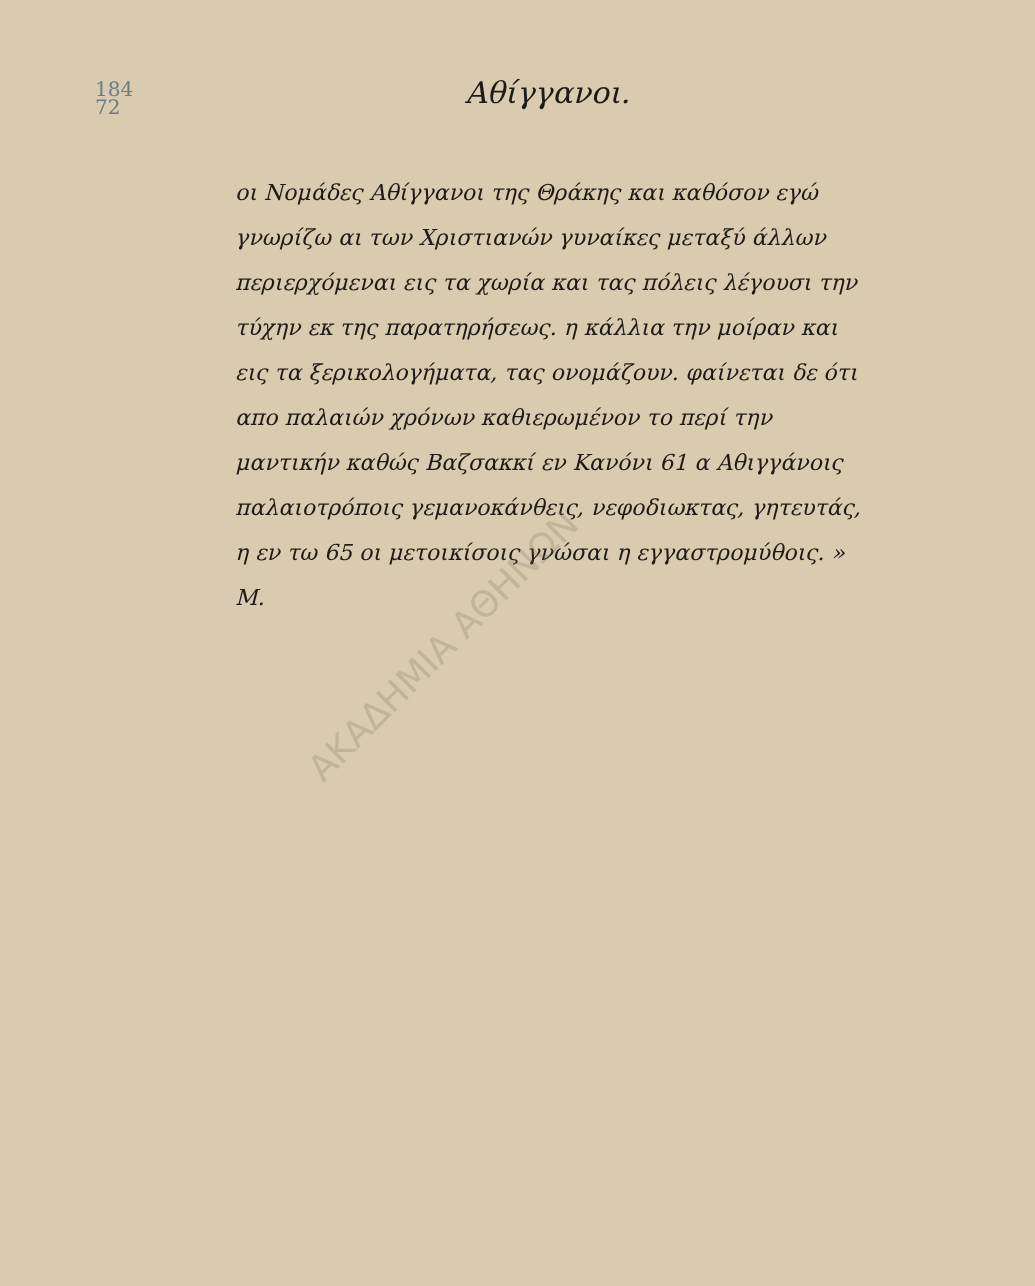184
72
Αθίγγανοι.
οι Νομάδες Αθίγγανοι της Θράκης και καθόσον εγώ γνωρίζω αι των Χριστιανών γυναίκες μεταξύ άλλων περιερχόμεναι εις τα χωρία και τας πόλεις λέγουσι την τύχην εκ της παρατηρήσεως. η κάλλια την μοίραν και εις τα ξερικολογήματα, τας ονομάζουν. φαίνεται δε ότι απο παλαιών χρόνων καθιερωμένον το περί την μαντικήν καθώς Βαζσακκί εν Κανόνι 61 α Αθιγγάνοις παλαιοτρόποις γεμανοκάνθεις, νεφοδιωκτας, γητευτάς, η εν τω 65 οι μετοικίσοις γνώσαι η εγγαστρομύθοις. » Μ.
ΑΚΑΔΗΜΙΑ ΑΘΗΝΩΝ